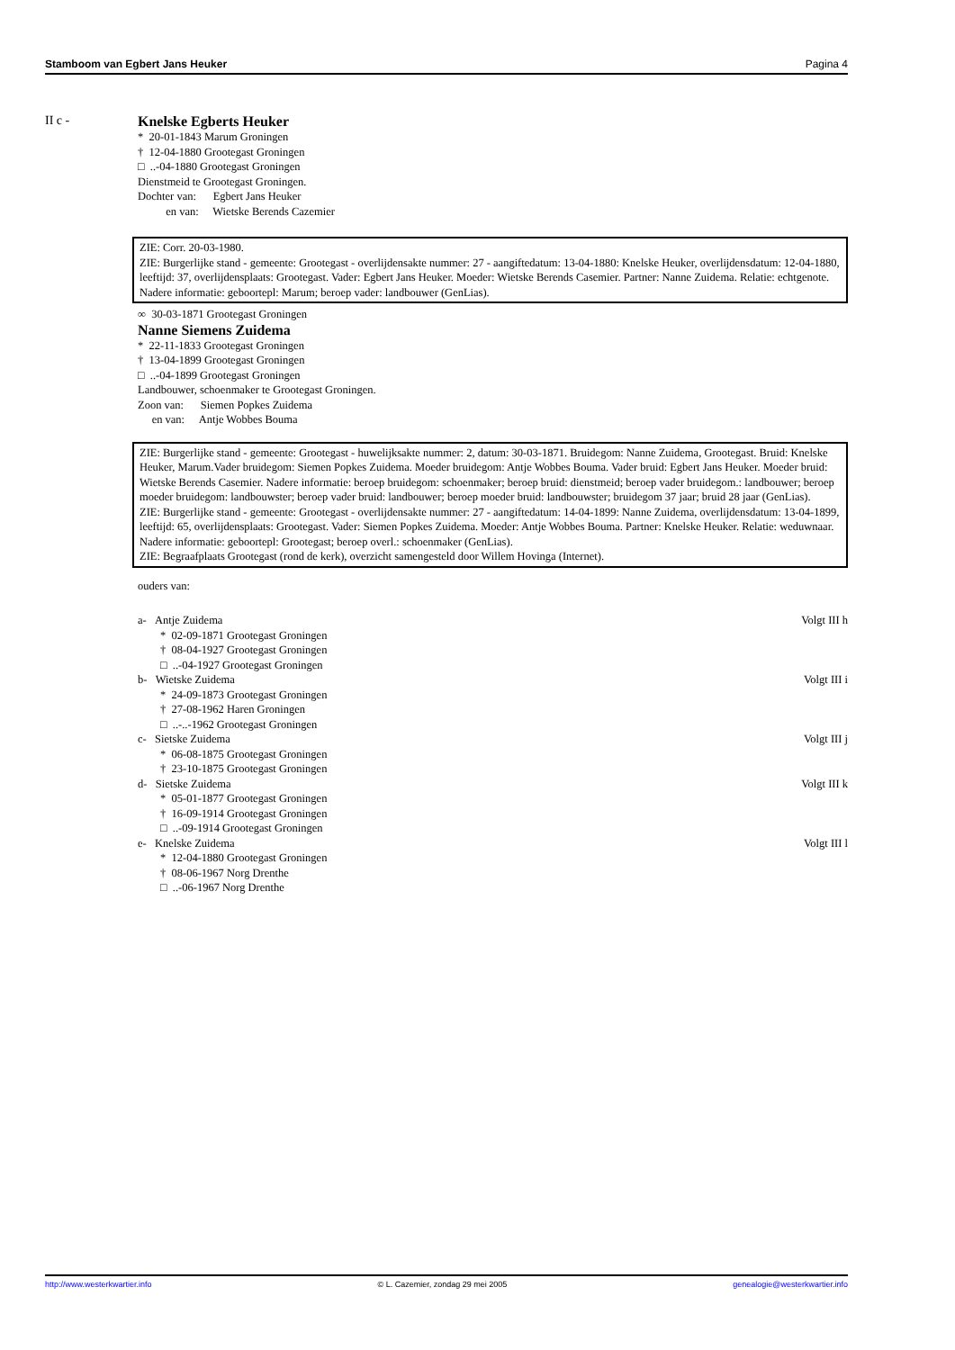Stamboom van Egbert Jans Heuker Pagina 4
II c - Knelske Egberts Heuker
* 20-01-1843 Marum Groningen
† 12-04-1880 Grootegast Groningen
□ ..-04-1880 Grootegast Groningen
Dienstmeid te Grootegast Groningen.
Dochter van: Egbert Jans Heuker
en van: Wietske Berends Cazemier
ZIE: Corr. 20-03-1980.
ZIE: Burgerlijke stand - gemeente: Grootegast - overlijdensakte nummer: 27 - aangiftedatum: 13-04-1880: Knelske Heuker, overlijdensdatum: 12-04-1880, leeftijd: 37, overlijdensplaats: Grootegast. Vader: Egbert Jans Heuker. Moeder: Wietske Berends Casemier. Partner: Nanne Zuidema. Relatie: echtgenote. Nadere informatie: geboortepl: Marum; beroep vader: landbouwer (GenLias).
∞ 30-03-1871 Grootegast Groningen
Nanne Siemens Zuidema
* 22-11-1833 Grootegast Groningen
† 13-04-1899 Grootegast Groningen
□ ..-04-1899 Grootegast Groningen
Landbouwer, schoenmaker te Grootegast Groningen.
Zoon van: Siemen Popkes Zuidema
en van: Antje Wobbes Bouma
ZIE: Burgerlijke stand - gemeente: Grootegast - huwelijksakte nummer: 2, datum: 30-03-1871. Bruidegom: Nanne Zuidema, Grootegast. Bruid: Knelske Heuker, Marum.Vader bruidegom: Siemen Popkes Zuidema. Moeder bruidegom: Antje Wobbes Bouma. Vader bruid: Egbert Jans Heuker. Moeder bruid: Wietske Berends Casemier. Nadere informatie: beroep bruidegom: schoenmaker; beroep bruid: dienstmeid; beroep vader bruidegom.: landbouwer; beroep moeder bruidegom: landbouwster; beroep vader bruid: landbouwer; beroep moeder bruid: landbouwster; bruidegom 37 jaar; bruid 28 jaar (GenLias).
ZIE: Burgerlijke stand - gemeente: Grootegast - overlijdensakte nummer: 27 - aangiftedatum: 14-04-1899: Nanne Zuidema, overlijdensdatum: 13-04-1899, leeftijd: 65, overlijdensplaats: Grootegast. Vader: Siemen Popkes Zuidema. Moeder: Antje Wobbes Bouma. Partner: Knelske Heuker. Relatie: weduwnaar. Nadere informatie: geboortepl: Grootegast; beroep overl.: schoenmaker (GenLias).
ZIE: Begraafplaats Grootegast (rond de kerk), overzicht samengesteld door Willem Hovinga (Internet).
ouders van:
a- Antje Zuidema Volgt III h
* 02-09-1871 Grootegast Groningen
† 08-04-1927 Grootegast Groningen
□ ..-04-1927 Grootegast Groningen
b- Wietske Zuidema Volgt III i
* 24-09-1873 Grootegast Groningen
† 27-08-1962 Haren Groningen
□ ..-..-1962 Grootegast Groningen
c- Sietske Zuidema Volgt III j
* 06-08-1875 Grootegast Groningen
† 23-10-1875 Grootegast Groningen
d- Sietske Zuidema Volgt III k
* 05-01-1877 Grootegast Groningen
† 16-09-1914 Grootegast Groningen
□ ..-09-1914 Grootegast Groningen
e- Knelske Zuidema Volgt III l
* 12-04-1880 Grootegast Groningen
† 08-06-1967 Norg Drenthe
□ ..-06-1967 Norg Drenthe
http://www.westerkwartier.info © L. Cazemier, zondag 29 mei 2005 genealogie@westerkwartier.info